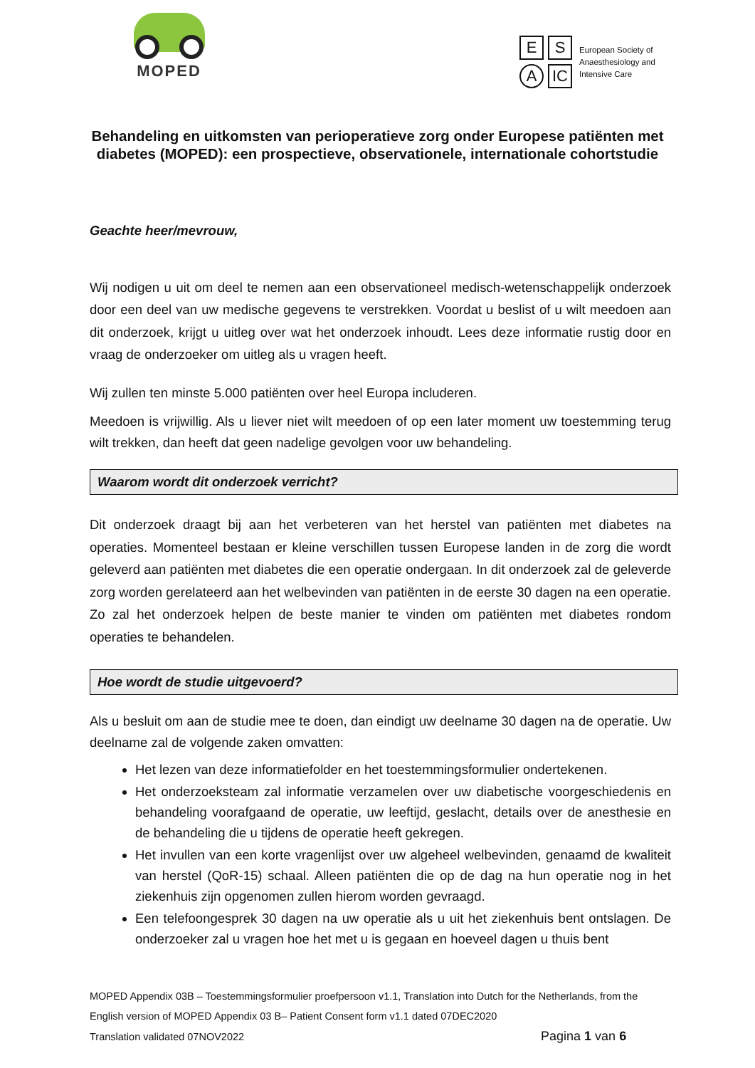MOPED
E
S
A
IC
European Society of
Anaesthesiology and
Intensive Care
Behandeling en uitkomsten van perioperatieve zorg onder Europese patiënten met diabetes (MOPED): een prospectieve, observationele, internationale cohortstudie
Geachte heer/mevrouw,
Wij nodigen u uit om deel te nemen aan een observationeel medisch-wetenschappelijk onderzoek door een deel van uw medische gegevens te verstrekken. Voordat u beslist of u wilt meedoen aan dit onderzoek, krijgt u uitleg over wat het onderzoek inhoudt. Lees deze informatie rustig door en vraag de onderzoeker om uitleg als u vragen heeft.
Wij zullen ten minste 5.000 patiënten over heel Europa includeren.
Meedoen is vrijwillig. Als u liever niet wilt meedoen of op een later moment uw toestemming terug wilt trekken, dan heeft dat geen nadelige gevolgen voor uw behandeling.
Waarom wordt dit onderzoek verricht?
Dit onderzoek draagt bij aan het verbeteren van het herstel van patiënten met diabetes na operaties. Momenteel bestaan er kleine verschillen tussen Europese landen in de zorg die wordt geleverd aan patiënten met diabetes die een operatie ondergaan. In dit onderzoek zal de geleverde zorg worden gerelateerd aan het welbevinden van patiënten in de eerste 30 dagen na een operatie. Zo zal het onderzoek helpen de beste manier te vinden om patiënten met diabetes rondom operaties te behandelen.
Hoe wordt de studie uitgevoerd?
Als u besluit om aan de studie mee te doen, dan eindigt uw deelname 30 dagen na de operatie. Uw deelname zal de volgende zaken omvatten:
Het lezen van deze informatiefolder en het toestemmingsformulier ondertekenen.
Het onderzoeksteam zal informatie verzamelen over uw diabetische voorgeschiedenis en behandeling voorafgaand de operatie, uw leeftijd, geslacht, details over de anesthesie en de behandeling die u tijdens de operatie heeft gekregen.
Het invullen van een korte vragenlijst over uw algeheel welbevinden, genaamd de kwaliteit van herstel (QoR-15) schaal. Alleen patiënten die op de dag na hun operatie nog in het ziekenhuis zijn opgenomen zullen hierom worden gevraagd.
Een telefoongesprek 30 dagen na uw operatie als u uit het ziekenhuis bent ontslagen. De onderzoeker zal u vragen hoe het met u is gegaan en hoeveel dagen u thuis bent
MOPED Appendix 03B – Toestemmingsformulier proefpersoon v1.1, Translation into Dutch for the Netherlands, from the English version of MOPED Appendix 03 B– Patient Consent form v1.1 dated 07DEC2020
Translation validated 07NOV2022 Pagina 1 van 6